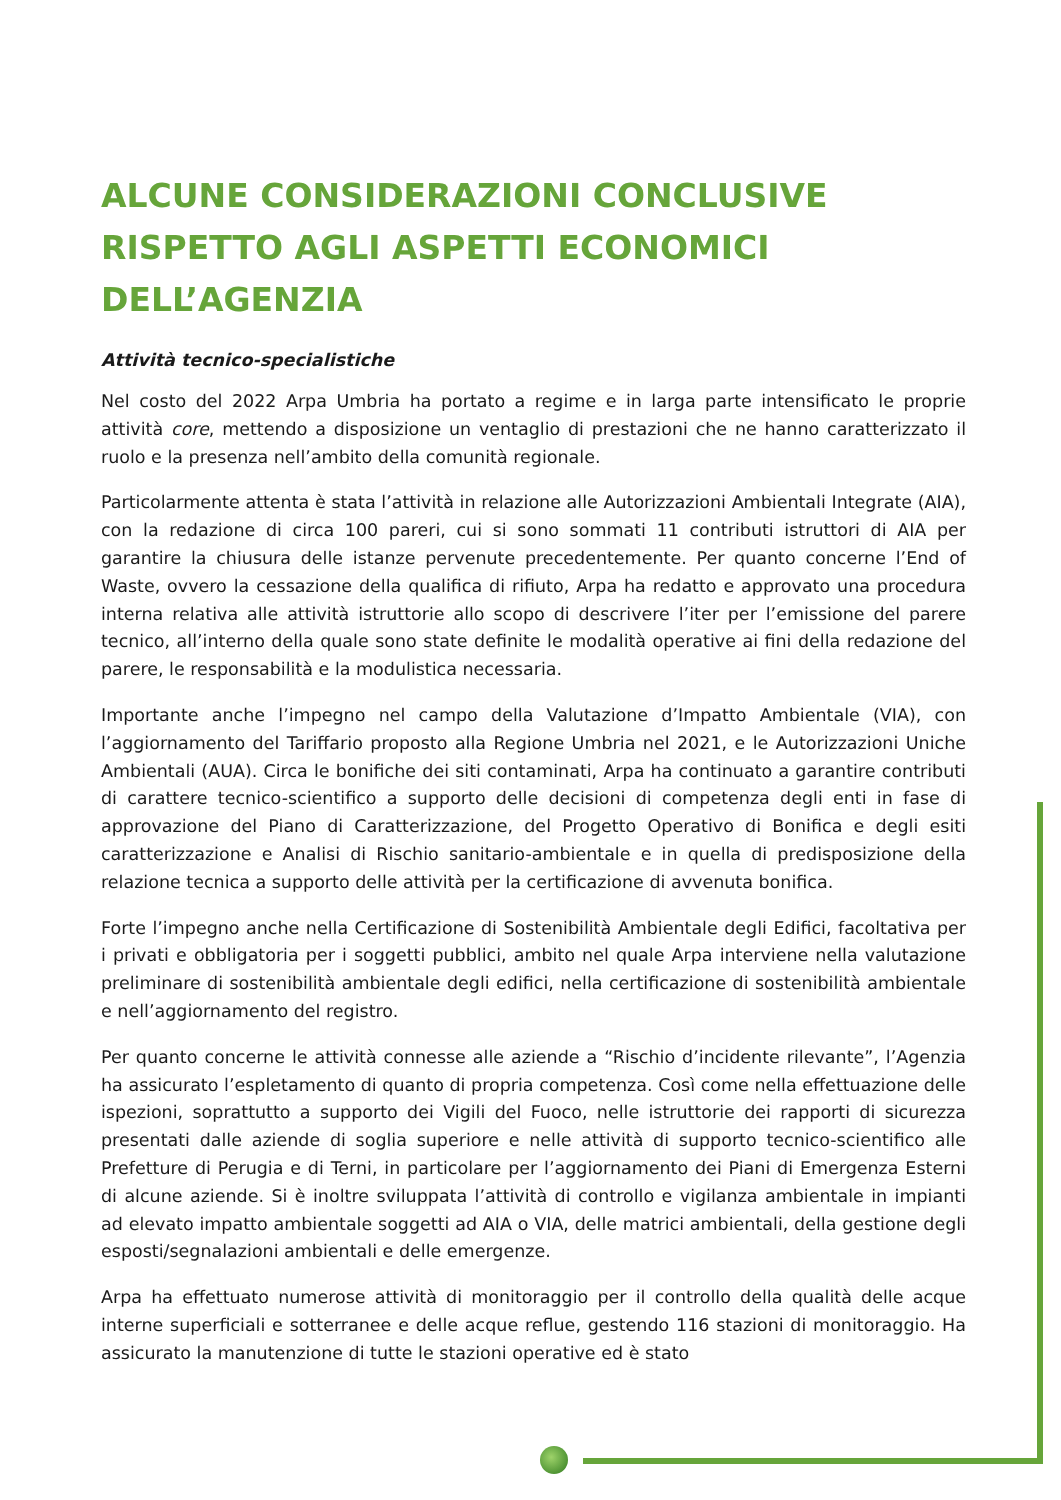ALCUNE CONSIDERAZIONI CONCLUSIVE RISPETTO AGLI ASPETTI ECONOMICI DELL’AGENZIA
Attività tecnico-specialistiche
Nel costo del 2022 Arpa Umbria ha portato a regime e in larga parte intensificato le proprie attività core, mettendo a disposizione un ventaglio di prestazioni che ne hanno caratterizzato il ruolo e la presenza nell’ambito della comunità regionale.
Particolarmente attenta è stata l’attività in relazione alle Autorizzazioni Ambientali Integrate (AIA), con la redazione di circa 100 pareri, cui si sono sommati 11 contributi istruttori di AIA per garantire la chiusura delle istanze pervenute precedentemente. Per quanto concerne l’End of Waste, ovvero la cessazione della qualifica di rifiuto, Arpa ha redatto e approvato una procedura interna relativa alle attività istruttorie allo scopo di descrivere l’iter per l’emissione del parere tecnico, all’interno della quale sono state definite le modalità operative ai fini della redazione del parere, le responsabilità e la modulistica necessaria.
Importante anche l’impegno nel campo della Valutazione d’Impatto Ambientale (VIA), con l’aggiornamento del Tariffario proposto alla Regione Umbria nel 2021, e le Autorizzazioni Uniche Ambientali (AUA). Circa le bonifiche dei siti contaminati, Arpa ha continuato a garantire contributi di carattere tecnico-scientifico a supporto delle decisioni di competenza degli enti in fase di approvazione del Piano di Caratterizzazione, del Progetto Operativo di Bonifica e degli esiti caratterizzazione e Analisi di Rischio sanitario-ambientale e in quella di predisposizione della relazione tecnica a supporto delle attività per la certificazione di avvenuta bonifica.
Forte l’impegno anche nella Certificazione di Sostenibilità Ambientale degli Edifici, facoltativa per i privati e obbligatoria per i soggetti pubblici, ambito nel quale Arpa interviene nella valutazione preliminare di sostenibilità ambientale degli edifici, nella certificazione di sostenibilità ambientale e nell’aggiornamento del registro.
Per quanto concerne le attività connesse alle aziende a “Rischio d’incidente rilevante”, l’Agenzia ha assicurato l’espletamento di quanto di propria competenza. Così come nella effettuazione delle ispezioni, soprattutto a supporto dei Vigili del Fuoco, nelle istruttorie dei rapporti di sicurezza presentati dalle aziende di soglia superiore e nelle attività di supporto tecnico-scientifico alle Prefetture di Perugia e di Terni, in particolare per l’aggiornamento dei Piani di Emergenza Esterni di alcune aziende. Si è inoltre sviluppata l’attività di controllo e vigilanza ambientale in impianti ad elevato impatto ambientale soggetti ad AIA o VIA, delle matrici ambientali, della gestione degli esposti/segnalazioni ambientali e delle emergenze.
Arpa ha effettuato numerose attività di monitoraggio per il controllo della qualità delle acque interne superficiali e sotterranee e delle acque reflue, gestendo 116 stazioni di monitoraggio. Ha assicurato la manutenzione di tutte le stazioni operative ed è stato